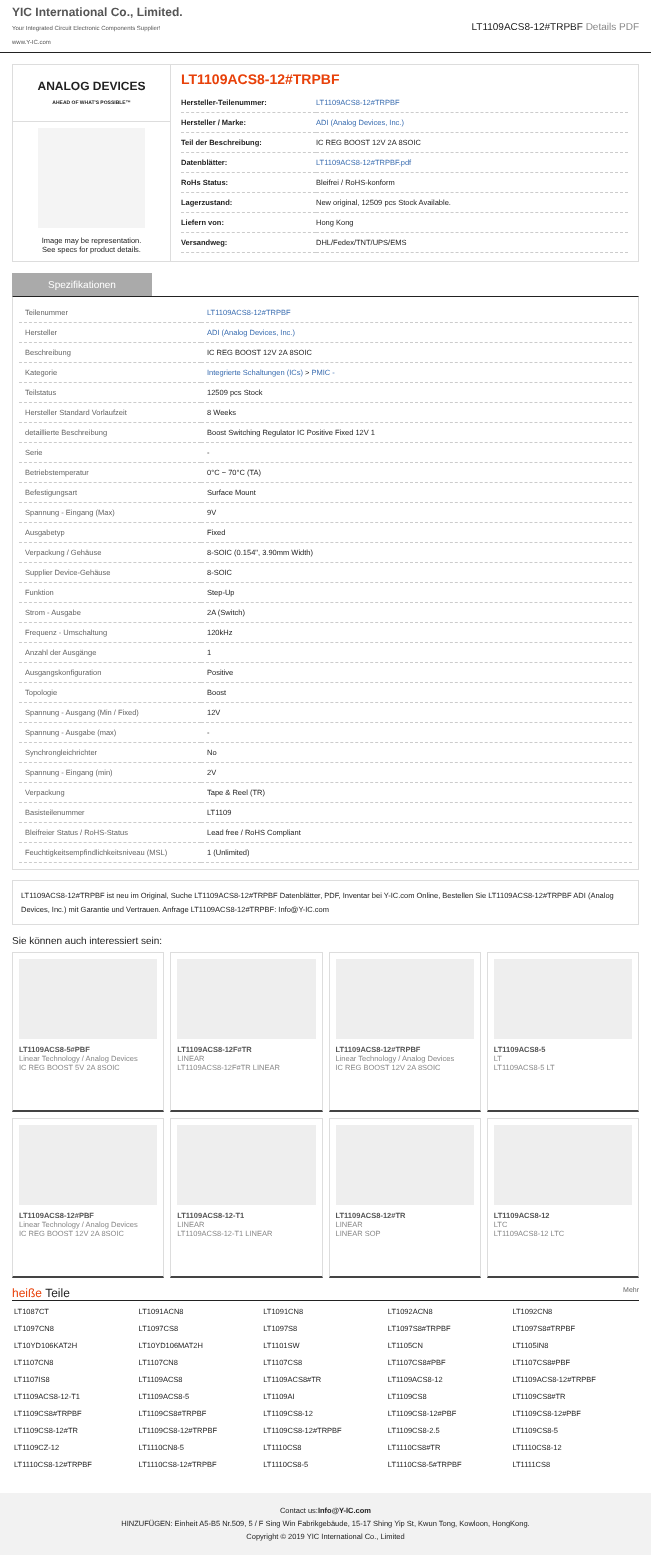YIC International Co., Limited.
Your Integrated Circuit Electronic Components Supplier!
www.Y-IC.com
LT1109ACS8-12#TRPBF Details PDF
ANALOG DEVICES
AHEAD OF WHAT'S POSSIBLE™
Image may be representation.
See specs for product details.
LT1109ACS8-12#TRPBF
| Hersteller-Teilenummer: | LT1109ACS8-12#TRPBF |
| Hersteller / Marke: | ADI (Analog Devices, Inc.) |
| Teil der Beschreibung: | IC REG BOOST 12V 2A 8SOIC |
| Datenblätter: | LT1109ACS8-12#TRPBF.pdf |
| RoHs Status: | Bleifrei / RoHS-konform |
| Lagerzustand: | New original, 12509 pcs Stock Available. |
| Liefern von: | Hong Kong |
| Versandweg: | DHL/Fedex/TNT/UPS/EMS |
Spezifikationen
| Teilenummer | LT1109ACS8-12#TRPBF |
| Hersteller | ADI (Analog Devices, Inc.) |
| Beschreibung | IC REG BOOST 12V 2A 8SOIC |
| Kategorie | Integrierte Schaltungen (ICs) > PMIC - |
| Teilstatus | 12509 pcs Stock |
| Hersteller Standard Vorlaufzeit | 8 Weeks |
| detaillierte Beschreibung | Boost Switching Regulator IC Positive Fixed 12V 1 |
| Serie | - |
| Betriebstemperatur | 0°C ~ 70°C (TA) |
| Befestigungsart | Surface Mount |
| Spannung - Eingang (Max) | 9V |
| Ausgabetyp | Fixed |
| Verpackung / Gehäuse | 8-SOIC (0.154", 3.90mm Width) |
| Supplier Device-Gehäuse | 8-SOIC |
| Funktion | Step-Up |
| Strom - Ausgabe | 2A (Switch) |
| Frequenz - Umschaltung | 120kHz |
| Anzahl der Ausgänge | 1 |
| Ausgangskonfiguration | Positive |
| Topologie | Boost |
| Spannung - Ausgang (Min / Fixed) | 12V |
| Spannung - Ausgabe (max) | - |
| Synchrongleichrichter | No |
| Spannung - Eingang (min) | 2V |
| Verpackung | Tape & Reel (TR) |
| Basisteilenummer | LT1109 |
| Bleifreier Status / RoHS-Status | Lead free / RoHS Compliant |
| Feuchtigkeitsempfindlichkeitsniveau (MSL) | 1 (Unlimited) |
LT1109ACS8-12#TRPBF ist neu im Original, Suche LT1109ACS8-12#TRPBF Datenblätter, PDF, Inventar bei Y-IC.com Online, Bestellen Sie LT1109ACS8-12#TRPBF ADI (Analog Devices, Inc.) mit Garantie und Vertrauen. Anfrage LT1109ACS8-12#TRPBF: Info@Y-IC.com
Sie können auch interessiert sein:
LT1109ACS8-5#PBF
Linear Technology / Analog Devices
IC REG BOOST 5V 2A 8SOIC
LT1109ACS8-12F#TR
LINEAR
LT1109ACS8-12F#TR LINEAR
LT1109ACS8-12#TRPBF
Linear Technology / Analog Devices
IC REG BOOST 12V 2A 8SOIC
LT1109ACS8-5
LT
LT1109ACS8-5 LT
LT1109ACS8-12#PBF
Linear Technology / Analog Devices
IC REG BOOST 12V 2A 8SOIC
LT1109ACS8-12-T1
LINEAR
LT1109ACS8-12-T1 LINEAR
LT1109ACS8-12#TR
LINEAR
LINEAR SOP
LT1109ACS8-12
LTC
LT1109ACS8-12 LTC
heiße Teile Mehr
LT1087CT LT1091ACN8 LT1091CN8 LT1092ACN8 LT1092CN8 LT1097CN8 LT1097CS8 LT1097S8 LT1097S8#TRPBF LT1097S8#TRPBF LT10YD106KAT2H LT10YD106MAT2H LT1101SW LT1105CN LT1105IN8 LT1107CN8 LT1107CN8 LT1107CS8 LT1107CS8#PBF LT1107CS8#PBF LT1107IS8 LT1109ACS8 LT1109ACS8#TR LT1109ACS8-12 LT1109ACS8-12#TRPBF LT1109ACS8-12-T1 LT1109ACS8-5 LT1109AI LT1109CS8 LT1109CS8#TR LT1109CS8#TRPBF LT1109CS8#TRPBF LT1109CS8-12 LT1109CS8-12#PBF LT1109CS8-12#PBF LT1109CS8-12#TR LT1109CS8-12#TRPBF LT1109CS8-12#TRPBF LT1109CS8-2.5 LT1109CS8-5 LT1109CZ-12 LT1110CN8-5 LT1110CS8 LT1110CS8#TR LT1110CS8-12 LT1110CS8-12#TRPBF LT1110CS8-12#TRPBF LT1110CS8-5 LT1110CS8-5#TRPBF LT1111CS8
Contact us:Info@Y-IC.com
HINZUFÜGEN: Einheit A5-B5 Nr.509, 5 / F Sing Win Fabrikgebäude, 15-17 Shing Yip St, Kwun Tong, Kowloon, HongKong.
Copyright © 2019 YIC International Co., Limited